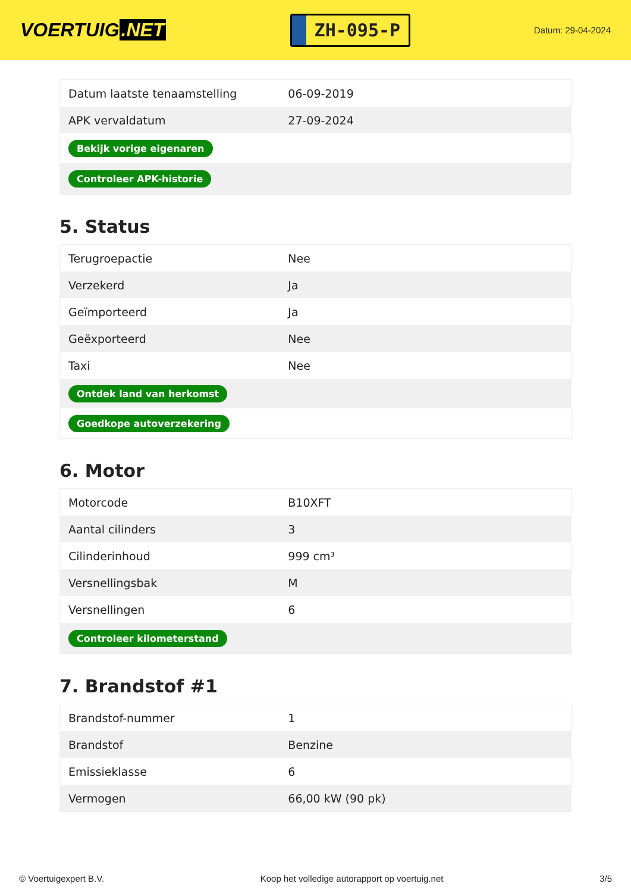VOERTUIG.NET
ZH-095-P
Datum: 29-04-2024
| Datum laatste tenaamstelling | 06-09-2019 |
| APK vervaldatum | 27-09-2024 |
| Bekijk vorige eigenaren | |
| Controleer APK-historie | |
5. Status
| Terugroepactie | Nee |
| Verzekerd | Ja |
| Geïmporteerd | Ja |
| Geëxporteerd | Nee |
| Taxi | Nee |
| Ontdek land van herkomst | |
| Goedkope autoverzekering | |
6. Motor
| Motorcode | B10XFT |
| Aantal cilinders | 3 |
| Cilinderinhoud | 999 cm³ |
| Versnellingsbak | M |
| Versnellingen | 6 |
| Controleer kilometerstand | |
7. Brandstof #1
| Brandstof-nummer | 1 |
| Brandstof | Benzine |
| Emissieklasse | 6 |
| Vermogen | 66,00 kW (90 pk) |
© Voertuigexpert B.V. Koop het volledige autorapport op voertuig.net 3/5